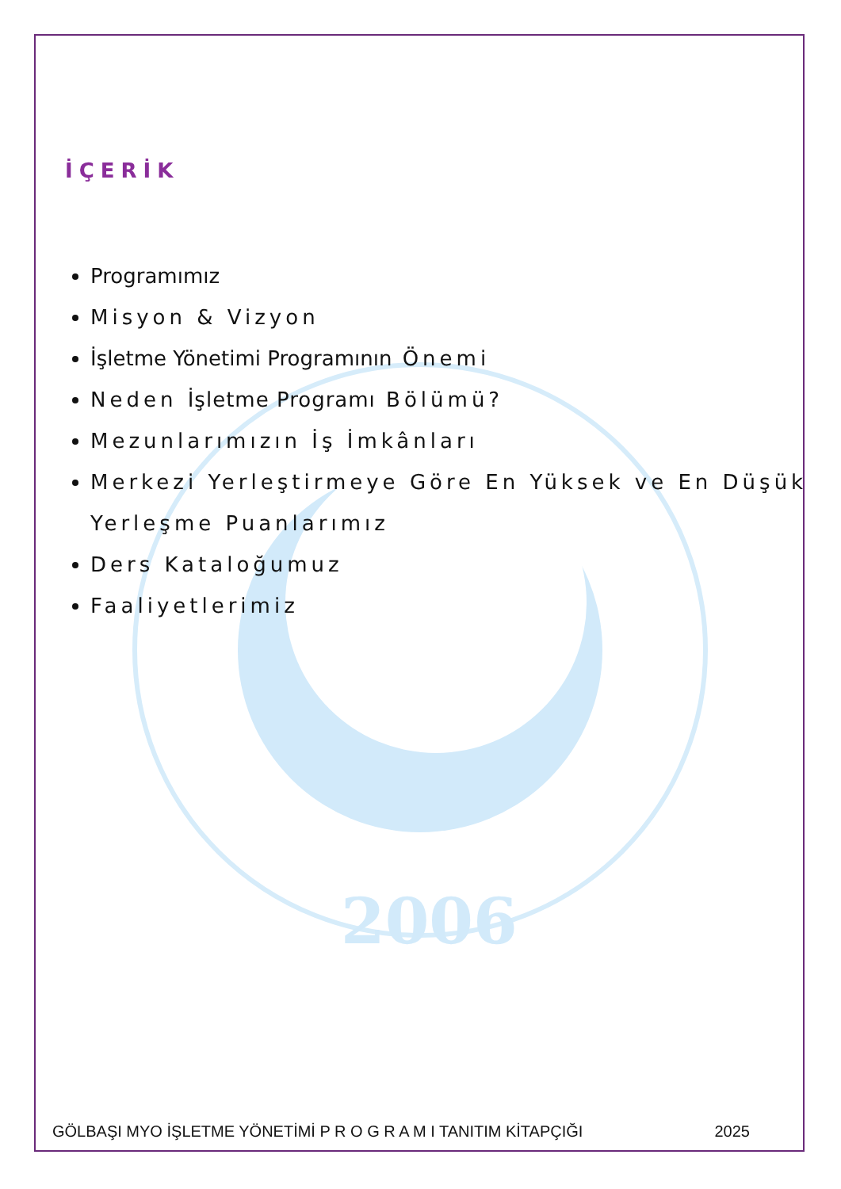2006
İÇERİK
Programımız
Misyon & Vizyon
İşletme Yönetimi Programının Önemi
Neden İşletme Programı Bölümü?
Mezunlarımızın İş İmkânları
Merkezi Yerleştirmeye Göre En Yüksek ve En Düşük Yerleşme Puanlarımız
Ders Kataloğumuz
Faaliyetlerimiz
GÖLBAŞI MYO İŞLETME YÖNETİMİ P R O G R A M I TANITIM KİTAPÇIĞI 2025